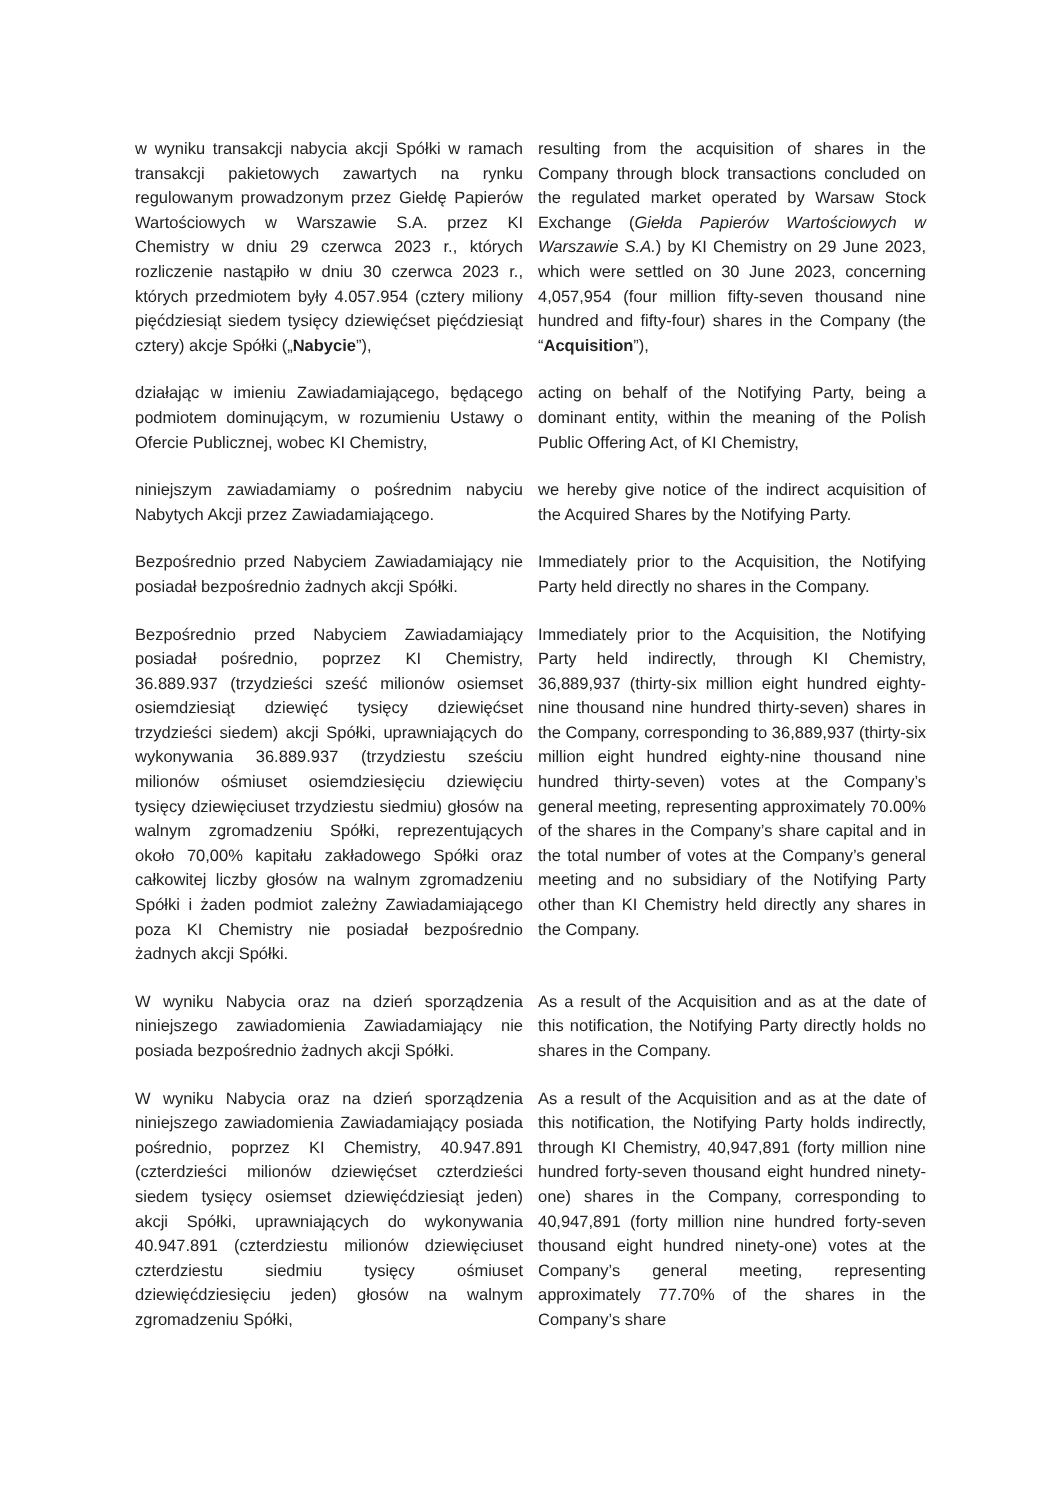w wyniku transakcji nabycia akcji Spółki w ramach transakcji pakietowych zawartych na rynku regulowanym prowadzonym przez Giełdę Papierów Wartościowych w Warszawie S.A. przez KI Chemistry w dniu 29 czerwca 2023 r., których rozliczenie nastąpiło w dniu 30 czerwca 2023 r., których przedmiotem były 4.057.954 (cztery miliony pięćdziesiąt siedem tysięcy dziewięćset pięćdziesiąt cztery) akcje Spółki („Nabycie”),
resulting from the acquisition of shares in the Company through block transactions concluded on the regulated market operated by Warsaw Stock Exchange (Giełda Papierów Wartościowych w Warszawie S.A.) by KI Chemistry on 29 June 2023, which were settled on 30 June 2023, concerning 4,057,954 (four million fifty-seven thousand nine hundred and fifty-four) shares in the Company (the “Acquisition”),
działając w imieniu Zawiadamiającego, będącego podmiotem dominującym, w rozumieniu Ustawy o Ofercie Publicznej, wobec KI Chemistry,
acting on behalf of the Notifying Party, being a dominant entity, within the meaning of the Polish Public Offering Act, of KI Chemistry,
niniejszym zawiadamiamy o pośrednim nabyciu Nabytych Akcji przez Zawiadamiającego.
we hereby give notice of the indirect acquisition of the Acquired Shares by the Notifying Party.
Bezpośrednio przed Nabyciem Zawiadamiający nie posiadał bezpośrednio żadnych akcji Spółki.
Immediately prior to the Acquisition, the Notifying Party held directly no shares in the Company.
Bezpośrednio przed Nabyciem Zawiadamiający posiadał pośrednio, poprzez KI Chemistry, 36.889.937 (trzydzieści sześć milionów osiemset osiemdziesiąt dziewięć tysięcy dziewięćset trzydzieści siedem) akcji Spółki, uprawniających do wykonywania 36.889.937 (trzydziestu sześciu milionów ośmiuset osiemdziesięciu dziewięciu tysięcy dziewięciuset trzydziestu siedmiu) głosów na walnym zgromadzeniu Spółki, reprezentujących około 70,00% kapitału zakładowego Spółki oraz całkowitej liczby głosów na walnym zgromadzeniu Spółki i żaden podmiot zależny Zawiadamiającego poza KI Chemistry nie posiadał bezpośrednio żadnych akcji Spółki.
Immediately prior to the Acquisition, the Notifying Party held indirectly, through KI Chemistry, 36,889,937 (thirty-six million eight hundred eighty-nine thousand nine hundred thirty-seven) shares in the Company, corresponding to 36,889,937 (thirty-six million eight hundred eighty-nine thousand nine hundred thirty-seven) votes at the Company’s general meeting, representing approximately 70.00% of the shares in the Company’s share capital and in the total number of votes at the Company’s general meeting and no subsidiary of the Notifying Party other than KI Chemistry held directly any shares in the Company.
W wyniku Nabycia oraz na dzień sporządzenia niniejszego zawiadomienia Zawiadamiający nie posiada bezpośrednio żadnych akcji Spółki.
As a result of the Acquisition and as at the date of this notification, the Notifying Party directly holds no shares in the Company.
W wyniku Nabycia oraz na dzień sporządzenia niniejszego zawiadomienia Zawiadamiający posiada pośrednio, poprzez KI Chemistry, 40.947.891 (czterdzieści milionów dziewięćset czterdzieści siedem tysięcy osiemset dziewięćdziesiąt jeden) akcji Spółki, uprawniających do wykonywania 40.947.891 (czterdziestu milionów dziewięciuset czterdziestu siedmiu tysięcy ośmiuset dziewięćdziesięciu jeden) głosów na walnym zgromadzeniu Spółki,
As a result of the Acquisition and as at the date of this notification, the Notifying Party holds indirectly, through KI Chemistry, 40,947,891 (forty million nine hundred forty-seven thousand eight hundred ninety-one) shares in the Company, corresponding to 40,947,891 (forty million nine hundred forty-seven thousand eight hundred ninety-one) votes at the Company’s general meeting, representing approximately 77.70% of the shares in the Company’s share